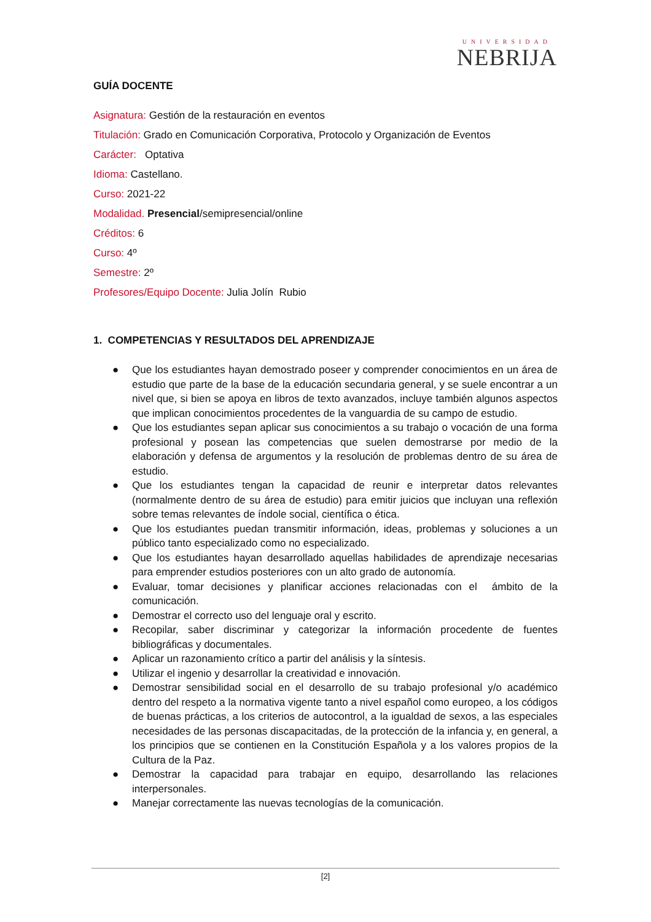UNIVERSIDAD
NEBRIJA
GUÍA DOCENTE
Asignatura: Gestión de la restauración en eventos
Titulación: Grado en Comunicación Corporativa, Protocolo y Organización de Eventos
Carácter: Optativa
Idioma: Castellano.
Curso: 2021-22
Modalidad. Presencial/semipresencial/online
Créditos: 6
Curso: 4º
Semestre: 2º
Profesores/Equipo Docente: Julia Jolín Rubio
1. COMPETENCIAS Y RESULTADOS DEL APRENDIZAJE
● Que los estudiantes hayan demostrado poseer y comprender conocimientos en un área de estudio que parte de la base de la educación secundaria general, y se suele encontrar a un nivel que, si bien se apoya en libros de texto avanzados, incluye también algunos aspectos que implican conocimientos procedentes de la vanguardia de su campo de estudio.
● Que los estudiantes sepan aplicar sus conocimientos a su trabajo o vocación de una forma profesional y posean las competencias que suelen demostrarse por medio de la elaboración y defensa de argumentos y la resolución de problemas dentro de su área de estudio.
● Que los estudiantes tengan la capacidad de reunir e interpretar datos relevantes (normalmente dentro de su área de estudio) para emitir juicios que incluyan una reflexión sobre temas relevantes de índole social, científica o ética.
● Que los estudiantes puedan transmitir información, ideas, problemas y soluciones a un público tanto especializado como no especializado.
● Que los estudiantes hayan desarrollado aquellas habilidades de aprendizaje necesarias para emprender estudios posteriores con un alto grado de autonomía.
● Evaluar, tomar decisiones y planificar acciones relacionadas con el ámbito de la comunicación.
● Demostrar el correcto uso del lenguaje oral y escrito.
● Recopilar, saber discriminar y categorizar la información procedente de fuentes bibliográficas y documentales.
● Aplicar un razonamiento crítico a partir del análisis y la síntesis.
● Utilizar el ingenio y desarrollar la creatividad e innovación.
● Demostrar sensibilidad social en el desarrollo de su trabajo profesional y/o académico dentro del respeto a la normativa vigente tanto a nivel español como europeo, a los códigos de buenas prácticas, a los criterios de autocontrol, a la igualdad de sexos, a las especiales necesidades de las personas discapacitadas, de la protección de la infancia y, en general, a los principios que se contienen en la Constitución Española y a los valores propios de la Cultura de la Paz.
● Demostrar la capacidad para trabajar en equipo, desarrollando las relaciones interpersonales.
● Manejar correctamente las nuevas tecnologías de la comunicación.
[2]